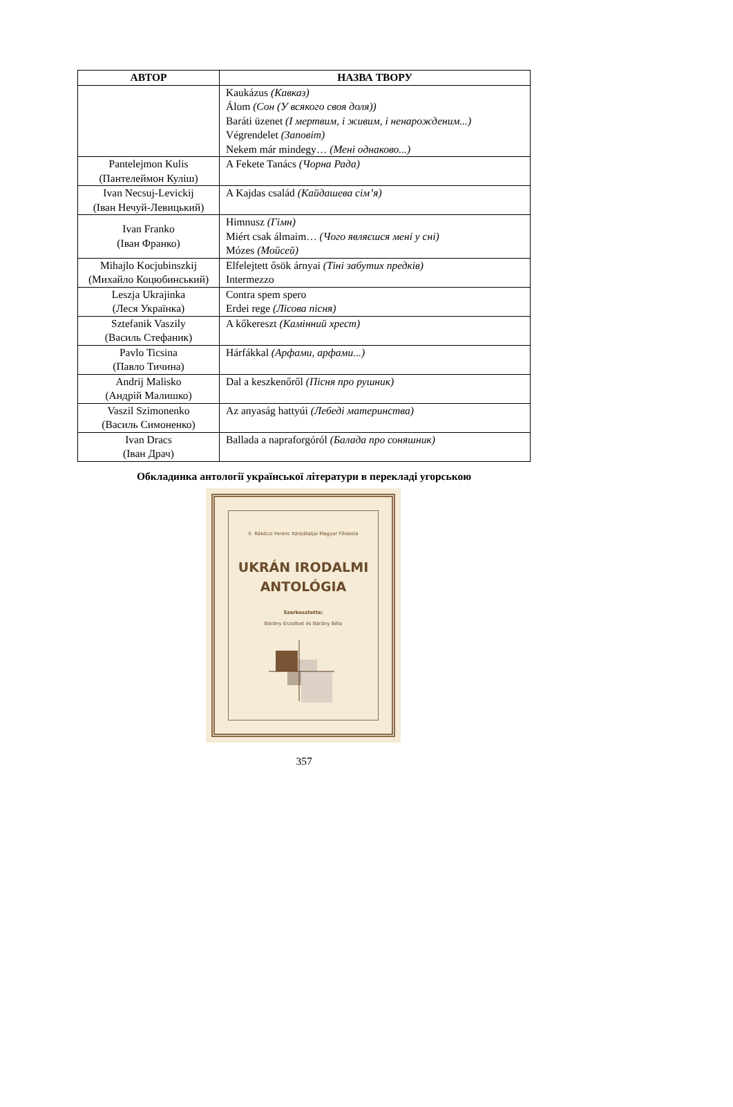| АВТОР | НАЗВА ТВОРУ |
| --- | --- |
| | Kaukázus (Кавказ) Álom (Сон (У всякого своя доля)) Baráti üzenet (І мертвим, і живим, і ненарожденим...) Végrendelet (Заповіт) Nekem már mindegy… (Мені однаково...) |
| Pantelejmon Kulis (Пантелеймон Куліш) | A Fekete Tanács (Чорна Рада) |
| Ivan Necsuj-Levickij (Іван Нечуй-Левицький) | A Kajdas család (Кайдашева сім’я) |
| Ivan Franko (Іван Франко) | Himnusz (Гімн) Miért csak álmaim… (Чого являєшся мені у сні) Mózes (Мойсей) |
| Mihajlo Kocjubinszkij (Михайло Коцюбинський) | Elfelejtett ősök árnyai (Тіні забутих предків) Intermezzo |
| Leszja Ukrajinka (Леся Українка) | Contra spem spero Erdei rege (Лісова пісня) |
| Sztefanik Vaszily (Василь Стефаник) | A kőkereszt (Камінний хрест) |
| Pavlo Ticsina (Павло Тичина) | Hárfákkal (Арфами, арфами...) |
| Andrij Malisko (Андрій Малишко) | Dal a keszkenőről (Пісня про рушник) |
| Vaszil Szimonenko (Василь Симоненко) | Az anyaság hattyúi (Лебеді материнства) |
| Ivan Dracs (Іван Драч) | Ballada a napraforgóról (Балада про соняшник) |
Обкладинка антології української літератури в перекладі угорською
II. Rákóczi Ferenc Kárpátaljai Magyar Főiskola
UKRÁN IRODALMI
ANTOLÓGIA
Szerkesztette:
Bárány Erzsébet és Bárány Béla
357